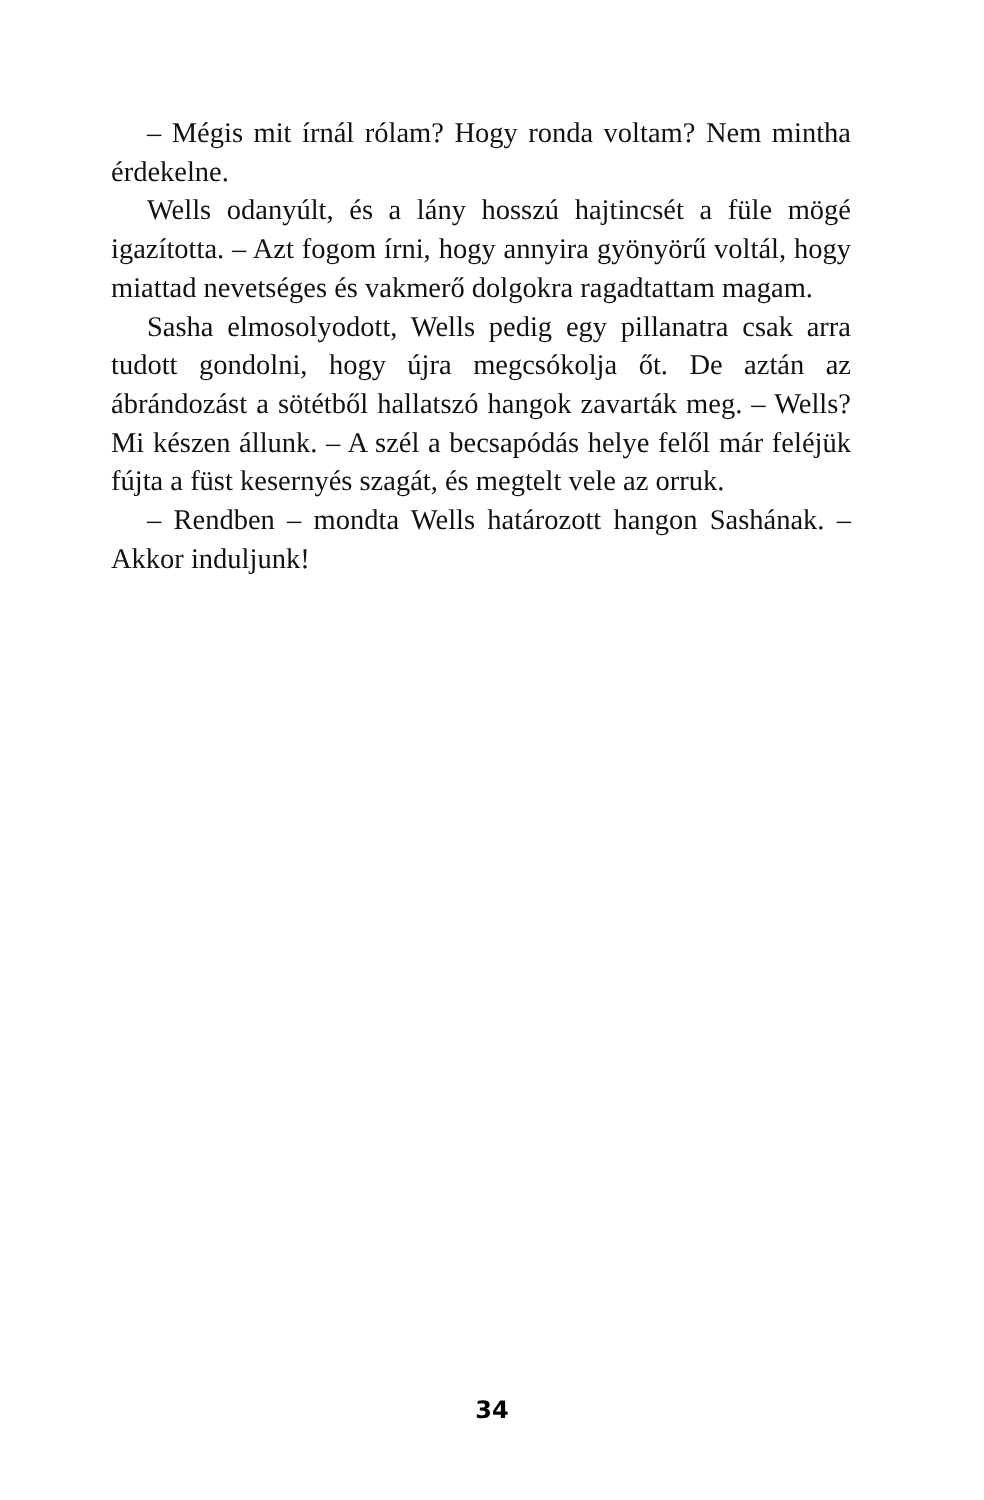– Mégis mit írnál rólam? Hogy ronda voltam? Nem mintha érdekelne.
Wells odanyúlt, és a lány hosszú hajtincsét a füle mögé igazította. – Azt fogom írni, hogy annyira gyönyörű voltál, hogy miattad nevetséges és vakmerő dolgokra ragadtattam magam.
Sasha elmosolyodott, Wells pedig egy pillanatra csak arra tudott gondolni, hogy újra megcsókolja őt. De aztán az ábrándozást a sötétből hallatszó hangok zavarták meg. – Wells? Mi készen állunk. – A szél a becsapódás helye felől már feléjük fújta a füst kesernyés szagát, és megtelt vele az orruk.
– Rendben – mondta Wells határozott hangon Sashának. – Akkor induljunk!
34